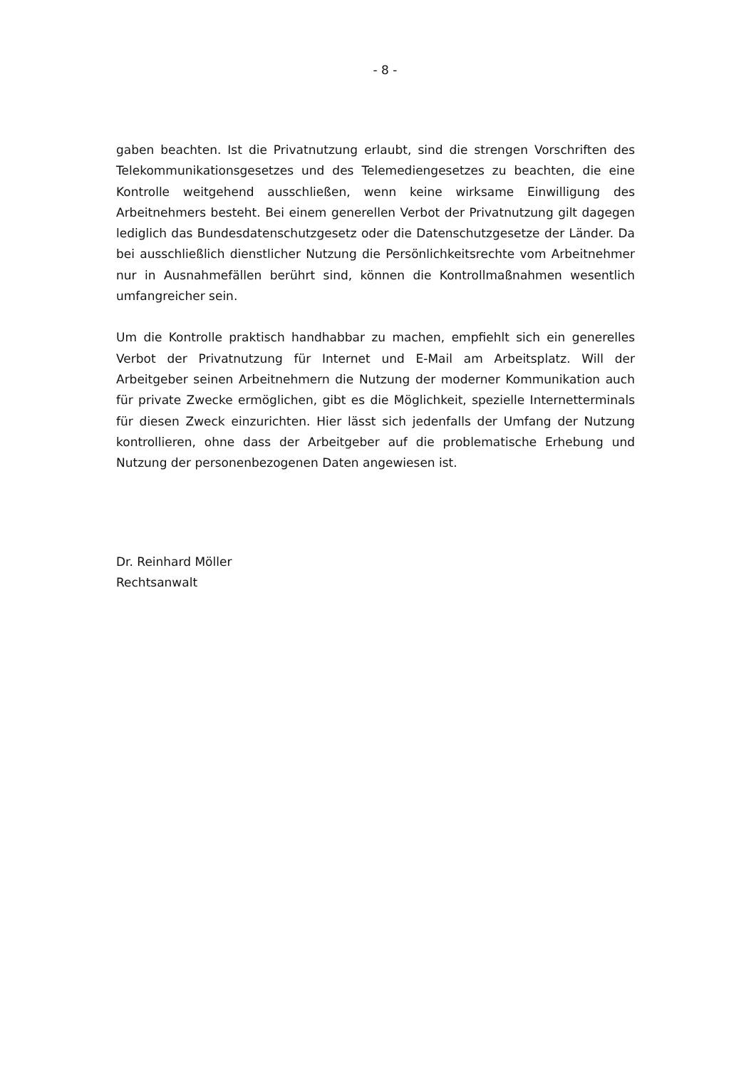- 8 -
gaben beachten. Ist die Privatnutzung erlaubt, sind die strengen Vorschriften des Telekommunikationsgesetzes und des Telemediengesetzes zu beachten, die eine Kontrolle weitgehend ausschließen, wenn keine wirksame Einwilligung des Arbeitnehmers besteht. Bei einem generellen Verbot der Privatnutzung gilt dagegen lediglich das Bundesdatenschutzgesetz oder die Datenschutzgesetze der Länder. Da bei ausschließlich dienstlicher Nutzung die Persönlichkeitsrechte vom Arbeitnehmer nur in Ausnahmefällen berührt sind, können die Kontrollmaßnahmen wesentlich umfangreicher sein.
Um die Kontrolle praktisch handhabbar zu machen, empfiehlt sich ein generelles Verbot der Privatnutzung für Internet und E-Mail am Arbeitsplatz. Will der Arbeitgeber seinen Arbeitnehmern die Nutzung der moderner Kommunikation auch für private Zwecke ermöglichen, gibt es die Möglichkeit, spezielle Internetterminals für diesen Zweck einzurichten. Hier lässt sich jedenfalls der Umfang der Nutzung kontrollieren, ohne dass der Arbeitgeber auf die problematische Erhebung und Nutzung der personenbezogenen Daten angewiesen ist.
Dr. Reinhard Möller
Rechtsanwalt